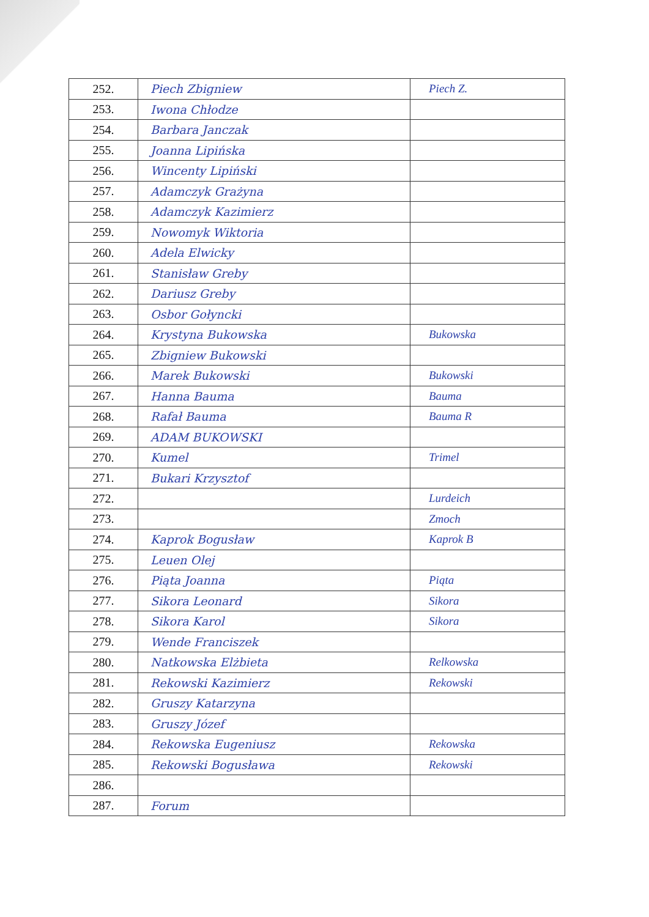| 252. | Piech Zbigniew | Piech Z. |
| 253. | Iwona Chłodze | |
| 254. | Barbara Janczak | |
| 255. | Joanna Lipińska | |
| 256. | Wincenty Lipiński | |
| 257. | Adamczyk Grażyna | |
| 258. | Adamczyk Kazimierz | |
| 259. | Nowomyk Wiktoria | |
| 260. | Adela Elwicky | |
| 261. | Stanisław Greby | |
| 262. | Dariusz Greby | |
| 263. | Osbor Gołyncki | |
| 264. | Krystyna Bukowska | Bukowska |
| 265. | Zbigniew Bukowski | |
| 266. | Marek Bukowski | Bukowski |
| 267. | Hanna Bauma | Bauma |
| 268. | Rafał Bauma | Bauma R |
| 269. | ADAM BUKOWSKI | |
| 270. | Kumel | Trimel |
| 271. | Bukari Krzysztof | |
| 272. | | Lurdeich |
| 273. | | Zmoch |
| 274. | Kaprok Bogusław | Kaprok B |
| 275. | Leuen Olej | |
| 276. | Piąta Joanna | Piąta |
| 277. | Sikora Leonard | Sikora |
| 278. | Sikora Karol | Sikora |
| 279. | Wende Franciszek | |
| 280. | Natkowska Elżbieta | Relkowska |
| 281. | Rekowski Kazimierz | Rekowski |
| 282. | Gruszy Katarzyna | |
| 283. | Gruszy Józef | |
| 284. | Rekowska Eugeniusz | Rekowska |
| 285. | Rekowski Bogusława | Rekowski |
| 286. | | |
| 287. | Forum | |